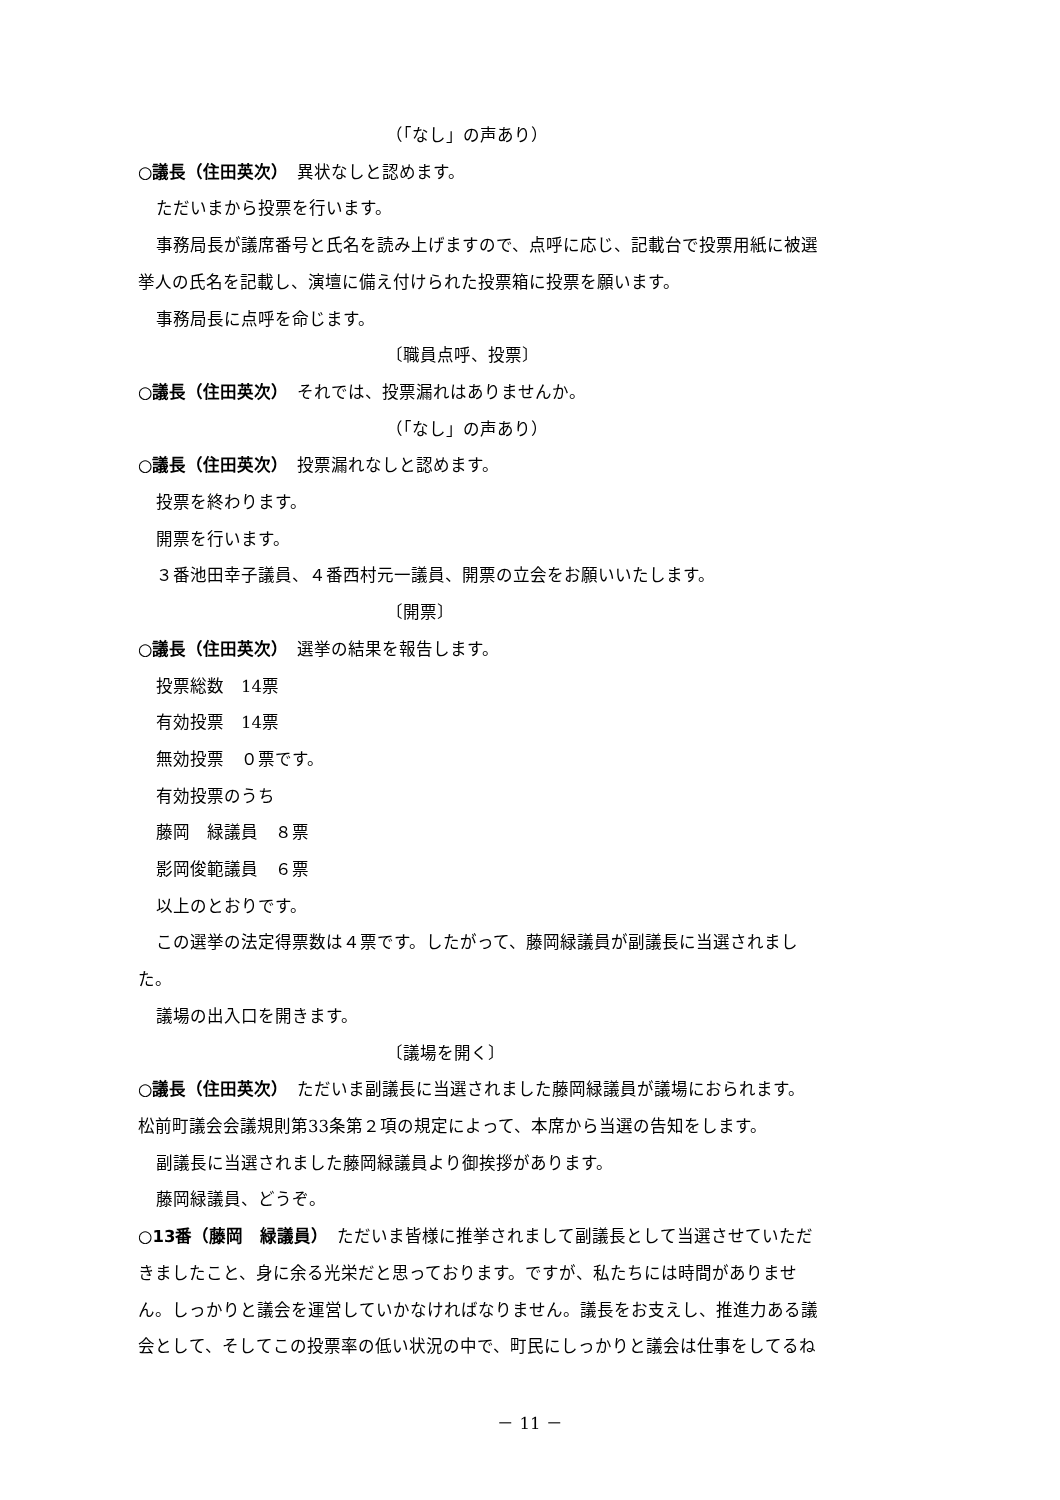（「なし」の声あり）
○議長（住田英次）　異状なしと認めます。
ただいまから投票を行います。
事務局長が議席番号と氏名を読み上げますので、点呼に応じ、記載台で投票用紙に被選
挙人の氏名を記載し、演壇に備え付けられた投票箱に投票を願います。
事務局長に点呼を命じます。
〔職員点呼、投票〕
○議長（住田英次）　それでは、投票漏れはありませんか。
（「なし」の声あり）
○議長（住田英次）　投票漏れなしと認めます。
投票を終わります。
開票を行います。
３番池田幸子議員、４番西村元一議員、開票の立会をお願いいたします。
〔開票〕
○議長（住田英次）　選挙の結果を報告します。
投票総数　14票
有効投票　14票
無効投票　０票です。
有効投票のうち
藤岡　緑議員　８票
影岡俊範議員　６票
以上のとおりです。
この選挙の法定得票数は４票です。したがって、藤岡緑議員が副議長に当選されまし
た。
議場の出入口を開きます。
〔議場を開く〕
○議長（住田英次）　ただいま副議長に当選されました藤岡緑議員が議場におられます。
松前町議会会議規則第33条第２項の規定によって、本席から当選の告知をします。
副議長に当選されました藤岡緑議員より御挨拶があります。
藤岡緑議員、どうぞ。
○13番（藤岡　緑議員）　ただいま皆様に推挙されまして副議長として当選させていただ
きましたこと、身に余る光栄だと思っております。ですが、私たちには時間がありませ
ん。しっかりと議会を運営していかなければなりません。議長をお支えし、推進力ある議
会として、そしてこの投票率の低い状況の中で、町民にしっかりと議会は仕事をしてるね
－ 11 －